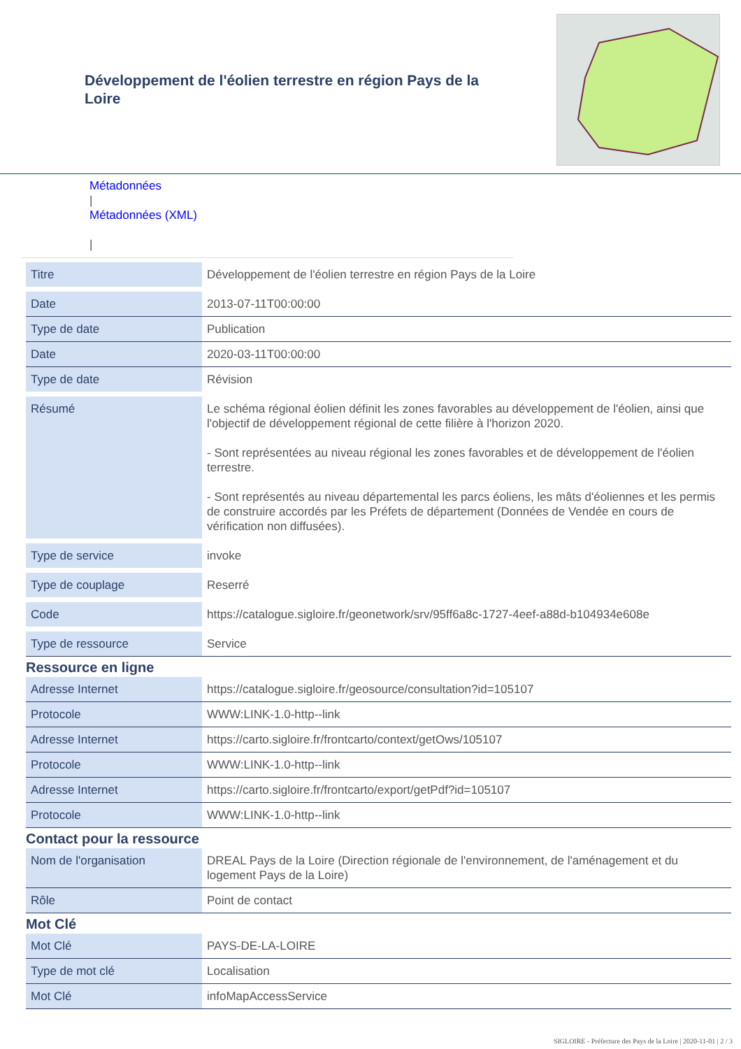Développement de l'éolien terrestre en région Pays de la Loire
Métadonnées
|
Métadonnées (XML)
|
| Titre | Développement de l'éolien terrestre en région Pays de la Loire |
| Date | 2013-07-11T00:00:00 |
| Type de date | Publication |
| Date | 2020-03-11T00:00:00 |
| Type de date | Révision |
| Résumé | Le schéma régional éolien définit les zones favorables au développement de l'éolien, ainsi que l'objectif de développement régional de cette filière à l'horizon 2020. - Sont représentées au niveau régional les zones favorables et de développement de l'éolien terrestre. - Sont représentés au niveau départemental les parcs éoliens, les mâts d'éoliennes et les permis de construire accordés par les Préfets de département (Données de Vendée en cours de vérification non diffusées). |
| Type de service | invoke |
| Type de couplage | Reserré |
| Code | https://catalogue.sigloire.fr/geonetwork/srv/95ff6a8c-1727-4eef-a88d-b104934e608e |
| Type de ressource | Service |
Ressource en ligne
| Adresse Internet | https://catalogue.sigloire.fr/geosource/consultation?id=105107 |
| Protocole | WWW:LINK-1.0-http--link |
| Adresse Internet | https://carto.sigloire.fr/frontcarto/context/getOws/105107 |
| Protocole | WWW:LINK-1.0-http--link |
| Adresse Internet | https://carto.sigloire.fr/frontcarto/export/getPdf?id=105107 |
| Protocole | WWW:LINK-1.0-http--link |
Contact pour la ressource
| Nom de l'organisation | DREAL Pays de la Loire (Direction régionale de l'environnement, de l'aménagement et du logement Pays de la Loire) |
| Rôle | Point de contact |
Mot Clé
| Mot Clé | PAYS-DE-LA-LOIRE |
| Type de mot clé | Localisation |
| Mot Clé | infoMapAccessService |
SIGLOIRE - Préfecture des Pays de la Loire | 2020-11-01 | 2 / 3